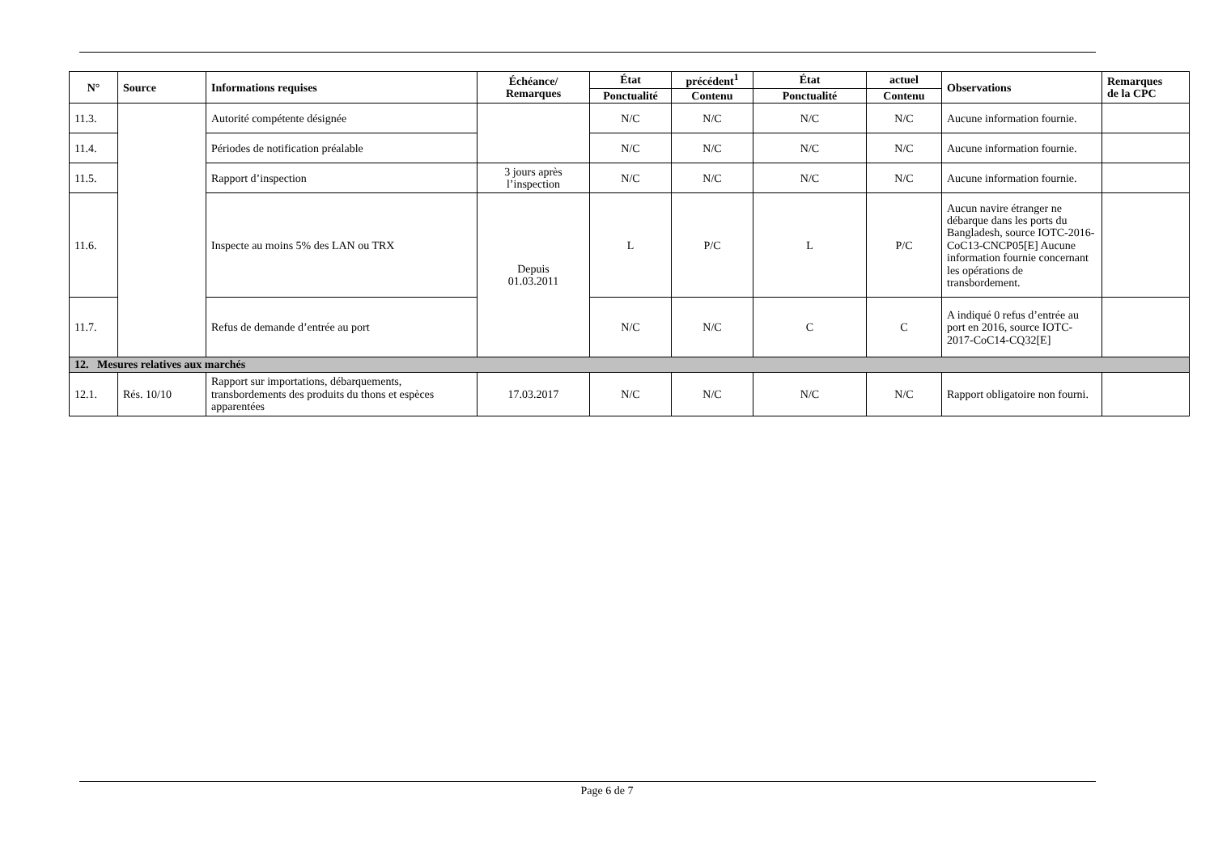| N° | Source | Informations requises | Échéance/ Remarques | État | précédent<sup>1</sup> | État | actuel | Observations | Remarques de la CPC |
| --- | --- | --- | --- | --- | --- | --- | --- | --- | --- |
| | | | | Ponctualité | Contenu | Ponctualité | Contenu | | |
| 11.3. | | Autorité compétente désignée | | N/C | N/C | N/C | N/C | Aucune information fournie. | |
| 11.4. | | Périodes de notification préalable | | N/C | N/C | N/C | N/C | Aucune information fournie. | |
| 11.5. | | Rapport d’inspection | 3 jours après l’inspection | N/C | N/C | N/C | N/C | Aucune information fournie. | |
| 11.6. | | Inspecte au moins 5% des LAN ou TRX | Depuis 01.03.2011 | L | P/C | L | P/C | Aucun navire étranger ne débarque dans les ports du Bangladesh, source IOTC-2016-CoC13-CNCP05[E] Aucune information fournie concernant les opérations de transbordement. | |
| 11.7. | | Refus de demande d’entrée au port | | N/C | N/C | C | C | A indiqué 0 refus d’entrée au port en 2016, source IOTC-2017-CoC14-CQ32[E] | |
| 12. Mesures relatives aux marchés | | | | | | | | | |
| 12.1. | Rés. 10/10 | Rapport sur importations, débarquements, transbordements des produits du thons et espèces apparentées | 17.03.2017 | N/C | N/C | N/C | N/C | Rapport obligatoire non fourni. | |
Page 6 de 7